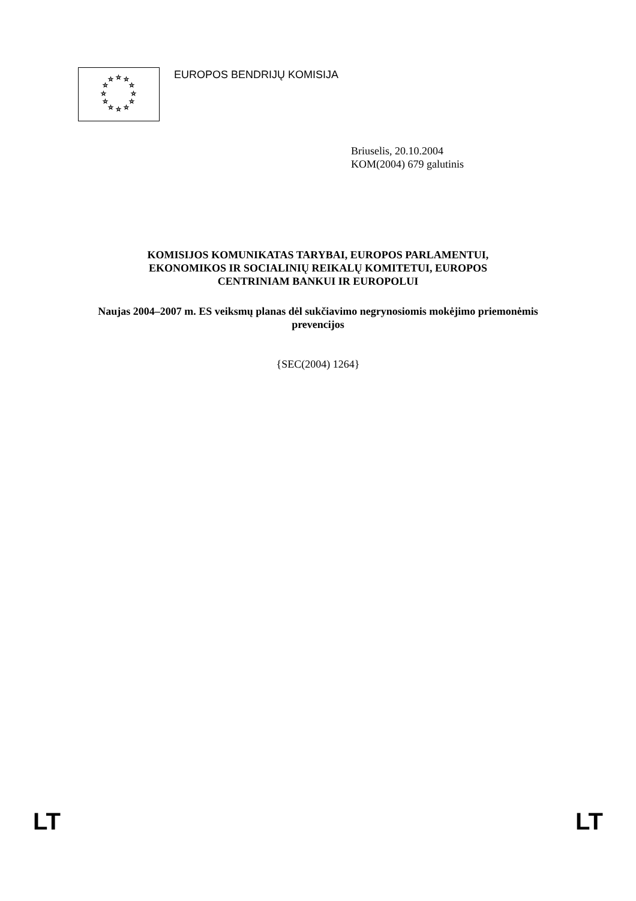☆
☆
☆
☆
☆
☆
☆
☆
☆
☆
☆
☆
EUROPOS BENDRIJŲ KOMISIJA
Briuselis, 20.10.2004
KOM(2004) 679 galutinis
KOMISIJOS KOMUNIKATAS TARYBAI, EUROPOS PARLAMENTUI,
EKONOMIKOS IR SOCIALINIŲ REIKALŲ KOMITETUI, EUROPOS
CENTRINIAM BANKUI IR EUROPOLUI
Naujas 2004–2007 m. ES veiksmų planas dėl sukčiavimo negrynosiomis mokėjimo priemonėmis prevencijos
{SEC(2004) 1264}
LT LT